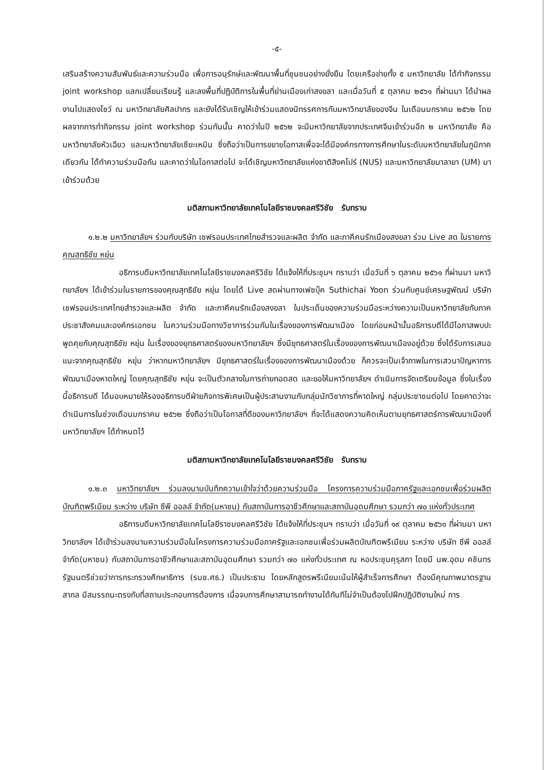-๕-
เสริมสร้างความสัมพันธ์และความร่วมมือ เพื่อการอนุรักษ์และพัฒนาพื้นที่ชุมชนอย่างยั่งยืน โดยเครือข่ายทั้ง ๕ มหาวิทยาลัย ได้ทำกิจกรรม joint workshop แลกเปลี่ยนเรียนรู้ และลงพื้นที่ปฏิบัติการในพื้นที่ย่านเมืองเก่าสงขลา และเมื่อวันที่ ๕ ตุลาคม ๒๕๖๑ ที่ผ่านมา ได้นำผลงานไปแสดงโชว์ ณ มหาวิทยาลัยศิลปากร และยังได้รับเชิญให้เข้าร่วมแสดงนิทรรศการกับมหาวิทยาลัยของจีน ในเดือนมกราคม ๒๕๖๒ โดยผลจากการทำกิจกรรม joint workshop ร่วมกันนั้น คาดว่าในปี ๒๕๖๒ จะมีมหาวิทยาลัยจากประเทศจีนเข้าร่วมอีก ๒ มหาวิทยาลัย คือ มหาวิทยาลัยหัวเฉียว และมหาวิทยาลัยเซียะเหมิน ซึ่งถือว่าเป็นการขยายโอกาสเพื่อจะได้มีองค์กรทางการศึกษาในระดับมหาวิทยาลัยในภูมิภาคเดียวกัน ได้ทำความร่วมมือกัน และคาดว่าในโอกาสต่อไป จะได้เชิญมหาวิทยาลัยแห่งชาติสิงคโปร์ (NUS) และมหาวิทยาลัยมาลายา (UM) มาเข้าร่วมด้วย
มติสภามหาวิทยาลัยเทคโนโลยีราชมงคลศรีวิชัย รับทราบ
๑.๒.๒ มหาวิทยาลัยฯ ร่วมกับบริษัท เชฟรอนประเทศไทยสำรวจและผลิต จำกัด และภาคีคนรักเมืองสงขลา ร่วม Live สด ในรายการคุณสุทธิชัย หยุ่น
อธิการบดีมหาวิทยาลัยเทคโนโลยีราชมงคลศรีวิชัย ได้แจ้งให้ที่ประชุมฯ ทราบว่า เมื่อวันที่ ๖ ตุลาคม ๒๕๖๑ ที่ผ่านมา มหาวิทยาลัยฯ ได้เข้าร่วมในรายการของคุณสุทธิชัย หยุ่น โดยได้ Live สดผ่านทางเฟซบุ๊ค Suthichai Yoon ร่วมกับศูนย์เศรษฐพัฒน์ บริษัท เชฟรอนประเทศไทยสำรวจและผลิต จำกัด และภาคีคนรักเมืองสงขลา ในประเด็นของความร่วมมือระหว่างความเป็นมหาวิทยาลัยกับภาคประชาสังคมและองค์กรเอกชน ในความร่วมมือทางวิชาการร่วมกันในเรื่องของการพัฒนาเมือง โดยก่อนหน้านั้นอธิการบดีได้มีโอกาสพบปะพูดคุยกับคุณสุทธิชัย หยุ่น ในเรื่องของยุทธศาสตร์ของมหาวิทยาลัยฯ ซึ่งมียุทธศาสตร์ในเรื่องของการพัฒนาเมืองอยู่ด้วย ซึ่งได้รับการเสนอแนะจากคุณสุทธิชัย หยุ่น ว่าหากมหาวิทยาลัยฯ มียุทธศาสตร์ในเรื่องของการพัฒนาเมืองด้วย ก็ควรจะเป็นเจ้าภาพในการเสวนาปัญหาการพัฒนาเมืองหาดใหญ่ โดยคุณสุทธิชัย หยุ่น จะเป็นตัวกลางในการถ่ายทอดสด และขอให้มหาวิทยาลัยฯ ดำเนินการจัดเตรียมข้อมูล ซึ่งในเรื่องนี้อธิการบดี ได้มอบหมายให้รองอธิการบดีฝ่ายกิจการพิเศษเป็นผู้ประสานงานกับกลุ่มนักวิชาการที่หาดใหญ่ กลุ่มประชาชนต่อไป โดยคาดว่าจะดำเนินการในช่วงเดือนมกราคม ๒๕๖๒ ซึ่งถือว่าเป็นโอกาสที่ดีของมหาวิทยาลัยฯ ที่จะได้แสดงความคิดเห็นตามยุทธศาสตร์การพัฒนาเมืองที่มหาวิทยาลัยฯ ได้กำหนดไว้
มติสภามหาวิทยาลัยเทคโนโลยีราชมงคลศรีวิชัย รับทราบ
๑.๒.๓ มหาวิทยาลัยฯ ร่วมลงนามบันทึกความเข้าใจว่าด้วยความร่วมมือ โครงการความร่วมมือภาครัฐและเอกชนเพื่อร่วมผลิตบัณฑิตพรีเมียม ระหว่าง บริษัท ซีพี ออลล์ จำกัด(มหาชน) กับสถาบันการอาชีวศึกษาและสถาบันอุดมศึกษา รวมกว่า ๗๐ แห่งทั่วประเทศ
อธิการบดีมหาวิทยาลัยเทคโนโลยีราชมงคลศรีวิชัย ได้แจ้งให้ที่ประชุมฯ ทราบว่า เมื่อวันที่ ๑๙ ตุลาคม ๒๕๖๑ ที่ผ่านมา มหาวิทยาลัยฯ ได้เข้าร่วมลงนามความร่วมมือในโครงการความร่วมมือภาครัฐและเอกชนเพื่อร่วมผลิตบัณฑิตพรีเมียม ระหว่าง บริษัท ซีพี ออลล์ จำกัด(มหาชน) กับสถาบันการอาชีวศึกษาและสถาบันอุดมศึกษา รวมกว่า ๗๐ แห่งทั่วประเทศ ณ หอประชุมคุรุสภา โดยมี นพ.อุดม คชินทร รัฐมนตรีช่วยว่าการกระทรวงศึกษาธิการ (รมช.ศธ.) เป็นประธาน โดยหลักสูตรพรีเมียมเน้นให้ผู้สำเร็จการศึกษา ต้องมีคุณภาพมาตรฐานสากล มีสมรรถนะตรงกับที่สถานประกอบการต้องการ เมื่อจบการศึกษาสามารถทำงานได้ทันทีไม่จำเป็นต้องไปฝึกปฏิบัติงานใหม่ การ